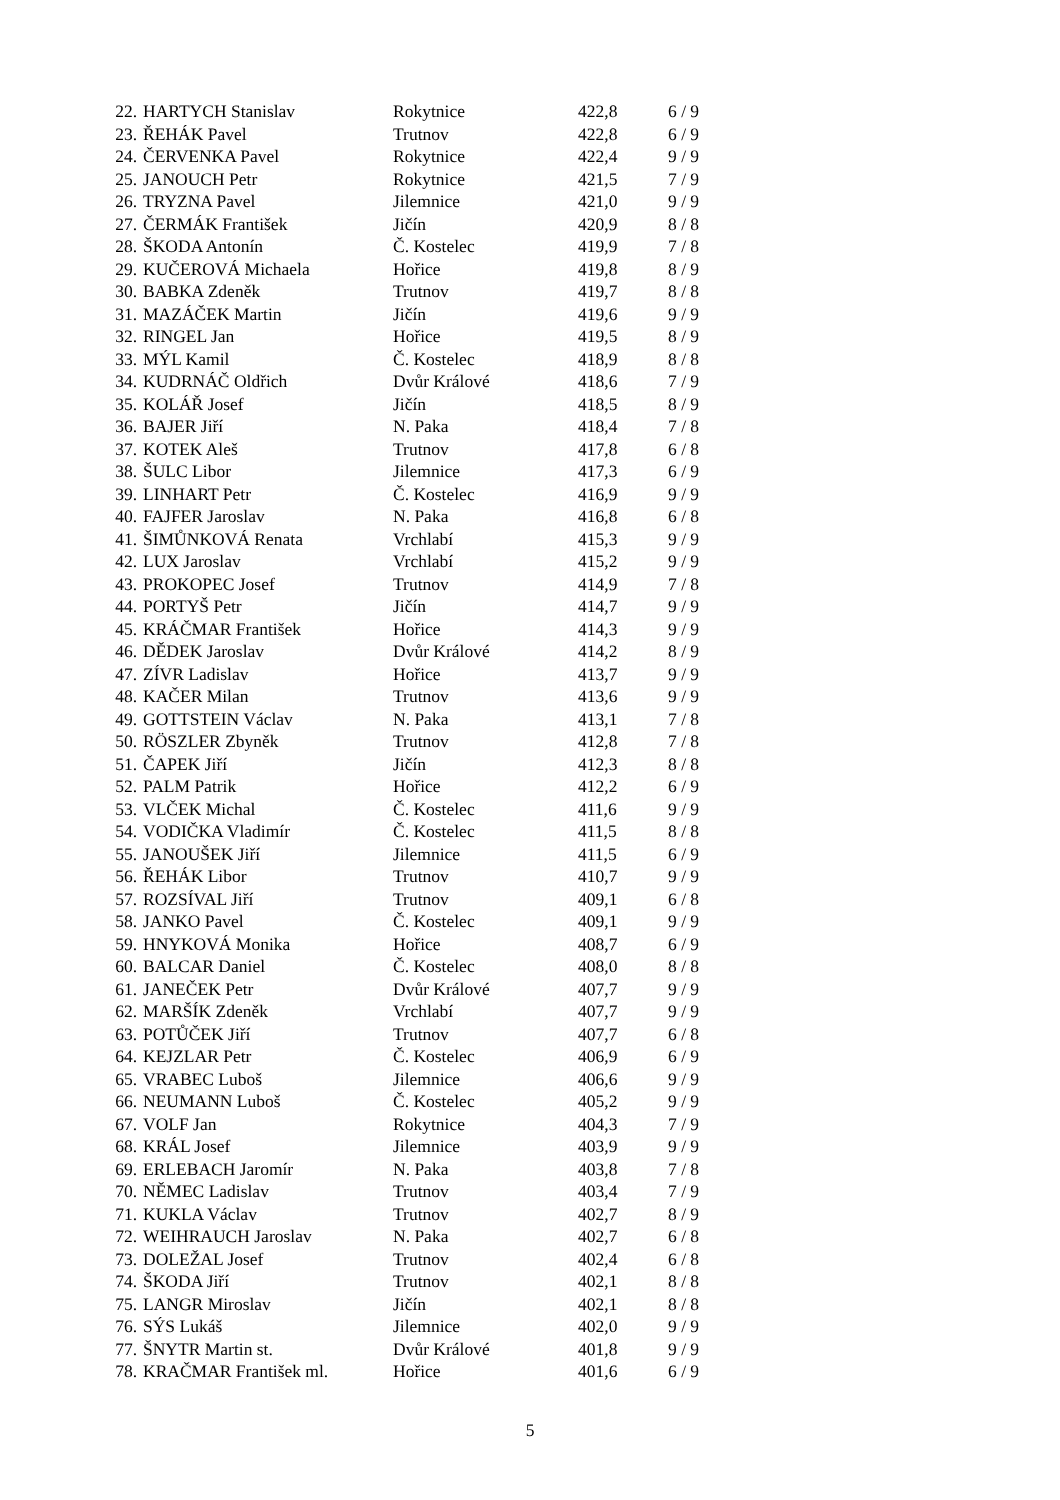| 22. | HARTYCH Stanislav | Rokytnice | 422,8 | 6 / 9 |
| 23. | ŘEHÁK Pavel | Trutnov | 422,8 | 6 / 9 |
| 24. | ČERVENKA Pavel | Rokytnice | 422,4 | 9 / 9 |
| 25. | JANOUCH Petr | Rokytnice | 421,5 | 7 / 9 |
| 26. | TRYZNA Pavel | Jilemnice | 421,0 | 9 / 9 |
| 27. | ČERMÁK František | Jičín | 420,9 | 8 / 8 |
| 28. | ŠKODA Antonín | Č. Kostelec | 419,9 | 7 / 8 |
| 29. | KUČEROVÁ Michaela | Hořice | 419,8 | 8 / 9 |
| 30. | BABKA Zdeněk | Trutnov | 419,7 | 8 / 8 |
| 31. | MAZÁČEK Martin | Jičín | 419,6 | 9 / 9 |
| 32. | RINGEL Jan | Hořice | 419,5 | 8 / 9 |
| 33. | MÝL Kamil | Č. Kostelec | 418,9 | 8 / 8 |
| 34. | KUDRNÁČ Oldřich | Dvůr Králové | 418,6 | 7 / 9 |
| 35. | KOLÁŘ Josef | Jičín | 418,5 | 8 / 9 |
| 36. | BAJER Jiří | N. Paka | 418,4 | 7 / 8 |
| 37. | KOTEK Aleš | Trutnov | 417,8 | 6 / 8 |
| 38. | ŠULC Libor | Jilemnice | 417,3 | 6 / 9 |
| 39. | LINHART Petr | Č. Kostelec | 416,9 | 9 / 9 |
| 40. | FAJFER Jaroslav | N. Paka | 416,8 | 6 / 8 |
| 41. | ŠIMŮNKOVÁ Renata | Vrchlabí | 415,3 | 9 / 9 |
| 42. | LUX Jaroslav | Vrchlabí | 415,2 | 9 / 9 |
| 43. | PROKOPEC Josef | Trutnov | 414,9 | 7 / 8 |
| 44. | PORTYŠ Petr | Jičín | 414,7 | 9 / 9 |
| 45. | KRÁČMAR František | Hořice | 414,3 | 9 / 9 |
| 46. | DĚDEK Jaroslav | Dvůr Králové | 414,2 | 8 / 9 |
| 47. | ZÍVR Ladislav | Hořice | 413,7 | 9 / 9 |
| 48. | KAČER Milan | Trutnov | 413,6 | 9 / 9 |
| 49. | GOTTSTEIN Václav | N. Paka | 413,1 | 7 / 8 |
| 50. | RÖSZLER Zbyněk | Trutnov | 412,8 | 7 / 8 |
| 51. | ČAPEK Jiří | Jičín | 412,3 | 8 / 8 |
| 52. | PALM Patrik | Hořice | 412,2 | 6 / 9 |
| 53. | VLČEK Michal | Č. Kostelec | 411,6 | 9 / 9 |
| 54. | VODIČKA Vladimír | Č. Kostelec | 411,5 | 8 / 8 |
| 55. | JANOUŠEK Jiří | Jilemnice | 411,5 | 6 / 9 |
| 56. | ŘEHÁK Libor | Trutnov | 410,7 | 9 / 9 |
| 57. | ROZSÍVAL Jiří | Trutnov | 409,1 | 6 / 8 |
| 58. | JANKO Pavel | Č. Kostelec | 409,1 | 9 / 9 |
| 59. | HNYKOVÁ Monika | Hořice | 408,7 | 6 / 9 |
| 60. | BALCAR Daniel | Č. Kostelec | 408,0 | 8 / 8 |
| 61. | JANEČEK Petr | Dvůr Králové | 407,7 | 9 / 9 |
| 62. | MARŠÍK Zdeněk | Vrchlabí | 407,7 | 9 / 9 |
| 63. | POTŮČEK Jiří | Trutnov | 407,7 | 6 / 8 |
| 64. | KEJZLAR Petr | Č. Kostelec | 406,9 | 6 / 9 |
| 65. | VRABEC Luboš | Jilemnice | 406,6 | 9 / 9 |
| 66. | NEUMANN Luboš | Č. Kostelec | 405,2 | 9 / 9 |
| 67. | VOLF Jan | Rokytnice | 404,3 | 7 / 9 |
| 68. | KRÁL Josef | Jilemnice | 403,9 | 9 / 9 |
| 69. | ERLEBACH Jaromír | N. Paka | 403,8 | 7 / 8 |
| 70. | NĚMEC Ladislav | Trutnov | 403,4 | 7 / 9 |
| 71. | KUKLA Václav | Trutnov | 402,7 | 8 / 9 |
| 72. | WEIHRAUCH Jaroslav | N. Paka | 402,7 | 6 / 8 |
| 73. | DOLEŽAL Josef | Trutnov | 402,4 | 6 / 8 |
| 74. | ŠKODA Jiří | Trutnov | 402,1 | 8 / 8 |
| 75. | LANGR Miroslav | Jičín | 402,1 | 8 / 8 |
| 76. | SÝS Lukáš | Jilemnice | 402,0 | 9 / 9 |
| 77. | ŠNYTR Martin st. | Dvůr Králové | 401,8 | 9 / 9 |
| 78. | KRAČMAR František ml. | Hořice | 401,6 | 6 / 9 |
5